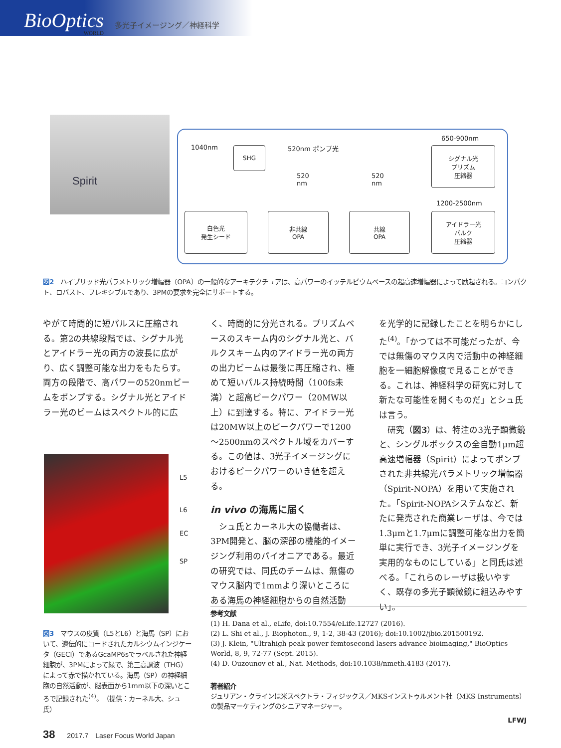BioOptics
WORLD
多光子イメージング／神経科学
Spirit
1040nm SHG 520nm ポンプ光
520
nm
520
nm
650-900nm
シグナル光
プリズム
圧縮器
1200-2500nm
白色光
発生シード
非共線
OPA
共線
OPA
アイドラー光
バルク
圧縮器
図2　ハイブリッド光パラメトリック増幅器（OPA）の一般的なアーキテクチュアは、高パワーのイッテルビウムベースの超高速増幅器によって励起される。コンパクト、ロバスト、フレキシブルであり、3PMの要求を完全にサポートする。
やがて時間的に短パルスに圧縮される。第2の共線段階では、シグナル光とアイドラー光の両方の波長に広がり、広く調整可能な出力をもたらす。両方の段階で、高パワーの520nmビームをポンプする。シグナル光とアイドラー光のビームはスペクトル的に広
L5
L6
EC
SP
図3　マウスの皮質（L5とL6）と海馬（SP）において、遺伝的にコードされたカルシウムインジケータ（GECI）であるGcaMP6sでラベルされた神経細胞が、3PMによって緑で、第三高調波（THG）によって赤で描かれている。海馬（SP）の神経細胞の自然活動が、脳表面から1mm以下の深いところで記録された<sup>(4)</sup>。（提供：カーネル大、シュ氏）
く、時間的に分光される。プリズムベースのスキーム内のシグナル光と、バルクスキーム内のアイドラー光の両方の出力ビームは最後に再圧縮され、極めて短いパルス持続時間（100fs未満）と超高ピークパワー（20MW以上）に到達する。特に、アイドラー光は20MW以上のピークパワーで1200～2500nmのスペクトル域をカバーする。この値は、3光子イメージングにおけるピークパワーのいき値を超える。
in vivo の海馬に届く
　シュ氏とカーネル大の協働者は、3PM開発と、脳の深部の機能的イメージング利用のパイオニアである。最近の研究では、同氏のチームは、無傷のマウス脳内で1mmより深いところにある海馬の神経細胞からの自然活動
を光学的に記録したことを明らかにした<sup>(4)</sup>。「かつては不可能だったが、今では無傷のマウス内で活動中の神経細胞を一細胞解像度で見ることができる。これは、神経科学の研究に対して新たな可能性を開くものだ」とシュ氏は言う。
　研究（図3）は、特注の3光子顕微鏡と、シングルボックスの全自動1μm超高速増幅器（Spirit）によってポンプされた非共線光パラメトリック増幅器（Spirit-NOPA）を用いて実施された。「Spirit-NOPAシステムなど、新たに発売された商業レーザは、今では1.3μmと1.7μmに調整可能な出力を簡単に実行でき、3光子イメージングを実用的なものにしている」と同氏は述べる。「これらのレーザは扱いやすく、既存の多光子顕微鏡に組込みやすい」。
参考文献
(1) H. Dana et al., eLife, doi:10.7554/eLife.12727 (2016).
(2) L. Shi et al., J. Biophoton., 9, 1-2, 38-43 (2016); doi:10.1002/jbio.201500192.
(3) J. Klein, "Ultrahigh peak power femtosecond lasers advance bioimaging," BioOptics World, 8, 9, 72-77 (Sept. 2015).
(4) D. Ouzounov et al., Nat. Methods, doi:10.1038/nmeth.4183 (2017).
著者紹介
ジュリアン・クラインは米スペクトラ・フィジックス／MKSインストゥルメント社（MKS Instruments）の製品マーケティングのシニアマネージャー。
LFWJ
38 2017.7　Laser Focus World Japan